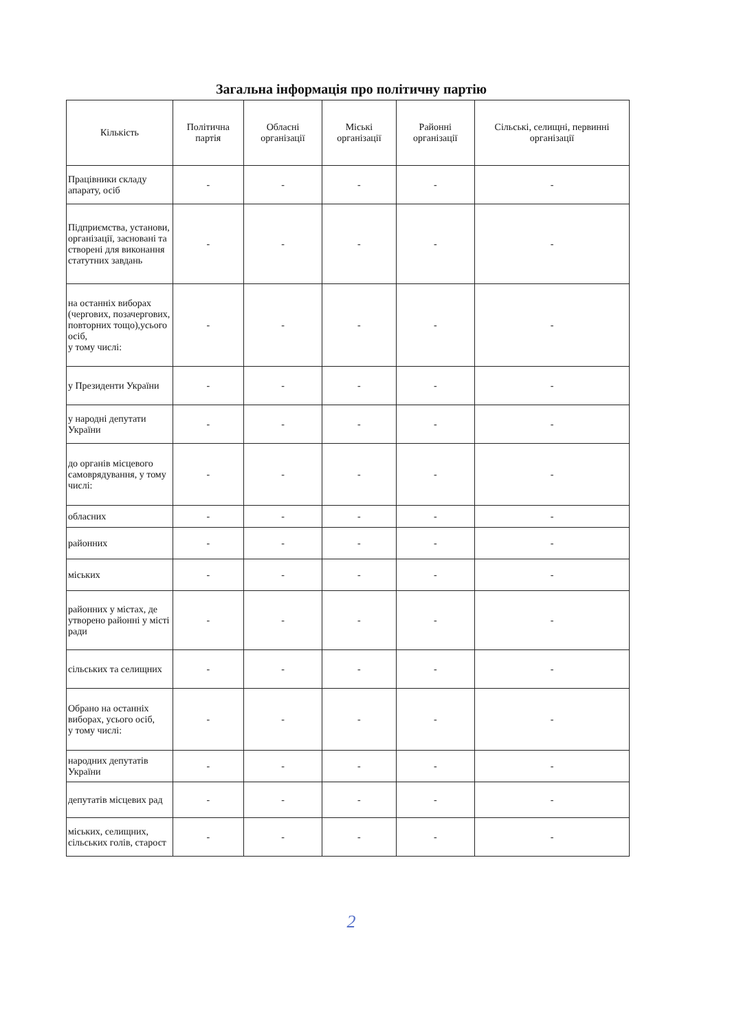Загальна інформація про політичну партію
| Кількість | Політична партія | Обласні організації | Міські організації | Районні організації | Сільські, селищні, первинні організації |
| --- | --- | --- | --- | --- | --- |
| Працівники складу апарату, осіб | - | - | - | - | - |
| Підприємства, установи, організації, засновані та створені для виконання статутних завдань | - | - | - | - | - |
| на останніх виборах (чергових, позачергових, повторних тощо),усього осіб, у тому числі: | - | - | - | - | - |
| у Президенти України | - | - | - | - | - |
| у народні депутати України | - | - | - | - | - |
| до органів місцевого самоврядування, у тому числі: | - | - | - | - | - |
| обласних | - | - | - | - | - |
| районних | - | - | - | - | - |
| міських | - | - | - | - | - |
| районних у містах, де утворено районні у місті ради | - | - | - | - | - |
| сільських та селищних | - | - | - | - | - |
| Обрано на останніх виборах, усього осіб, у тому числі: | - | - | - | - | - |
| народних депутатів України | - | - | - | - | - |
| депутатів місцевих рад | - | - | - | - | - |
| міських, селищних, сільських голів, старост | - | - | - | - | - |
2